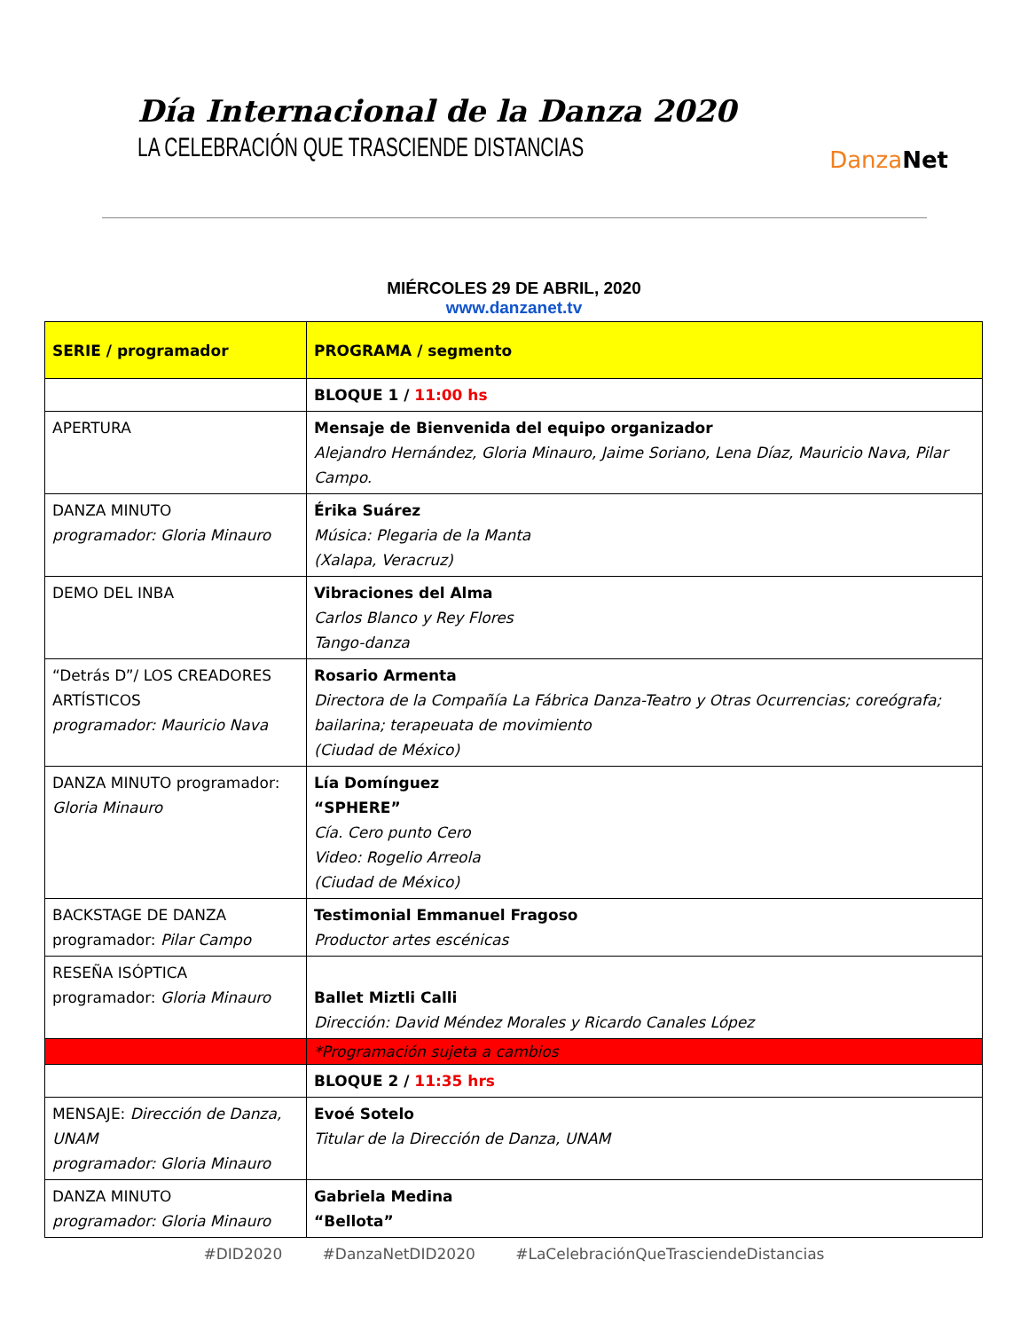Día Internacional de la Danza 2020
LA CELEBRACIÓN QUE TRASCIENDE DISTANCIAS
Danza Net
MIÉRCOLES 29 DE ABRIL, 2020
www.danzanet.tv
| SERIE / programador | PROGRAMA / segmento |
| --- | --- |
| | BLOQUE 1 / 11:00 hs |
| APERTURA | Mensaje de Bienvenida del equipo organizador Alejandro Hernández, Gloria Minauro, Jaime Soriano, Lena Díaz, Mauricio Nava, Pilar Campo. |
| DANZA MINUTO programador: Gloria Minauro | Érika Suárez Música: Plegaria de la Manta (Xalapa, Veracruz) |
| DEMO DEL INBA | Vibraciones del Alma Carlos Blanco y Rey Flores Tango-danza |
| “Detrás D”/ LOS CREADORES ARTÍSTICOS programador: Mauricio Nava | Rosario Armenta Directora de la Compañía La Fábrica Danza-Teatro y Otras Ocurrencias; coreógrafa; bailarina; terapeuata de movimiento (Ciudad de México) |
| DANZA MINUTO programador: Gloria Minauro | Lía Domínguez “SPHERE” Cía. Cero punto Cero Video: Rogelio Arreola (Ciudad de México) |
| BACKSTAGE DE DANZA programador: Pilar Campo | Testimonial Emmanuel Fragoso Productor artes escénicas |
| RESEÑA ISÓPTICA programador: Gloria Minauro | Ballet Miztli Calli Dirección: David Méndez Morales y Ricardo Canales López |
| | *Programación sujeta a cambios |
| | BLOQUE 2 / 11:35 hrs |
| MENSAJE: Dirección de Danza, UNAM programador: Gloria Minauro | Evoé Sotelo Titular de la Dirección de Danza, UNAM |
| DANZA MINUTO programador: Gloria Minauro | Gabriela Medina “Bellota” |
#DID2020 #DanzaNetDID2020 #LaCelebraciónQueTrasciendeDistancias